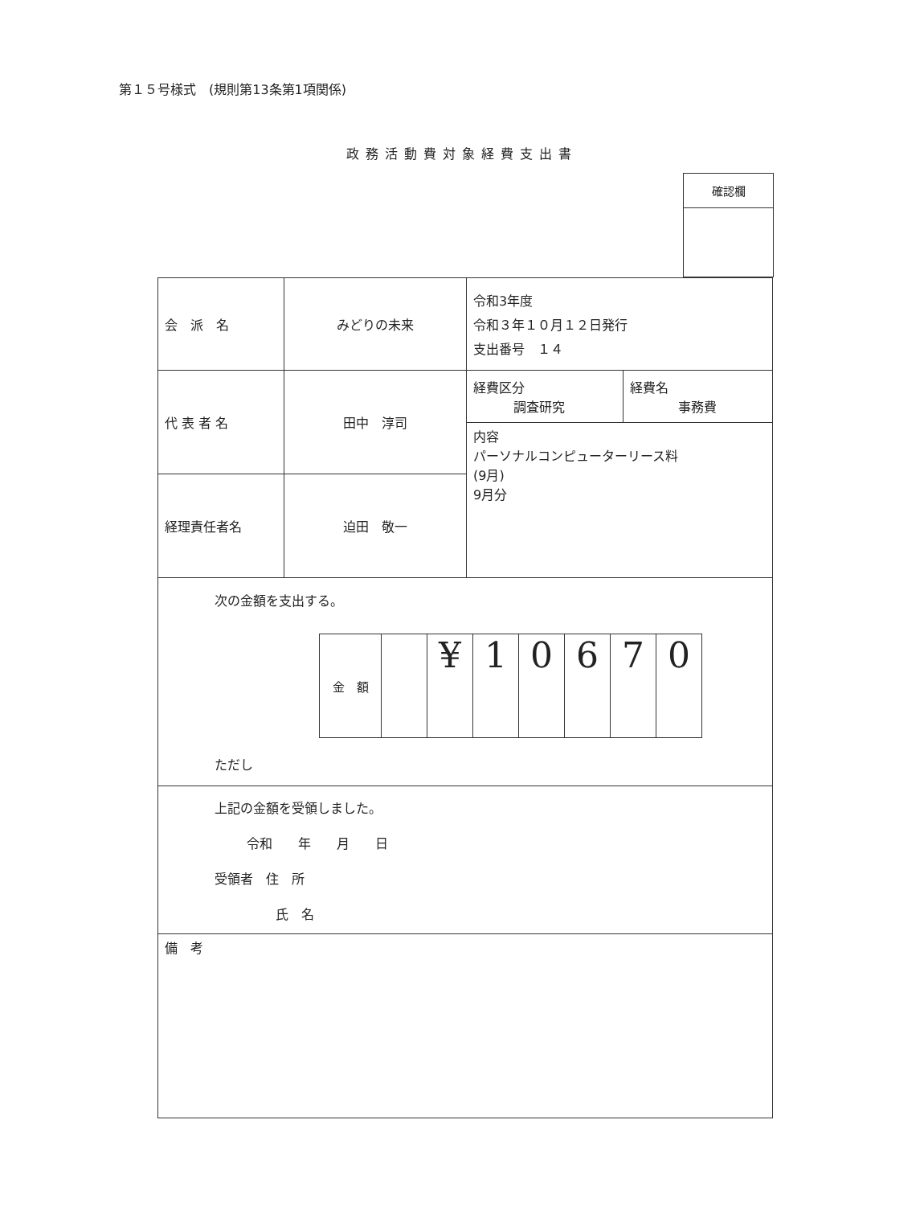第１５号様式　(規則第13条第1項関係)
政務活動費対象経費支出書
| 確認欄 |
| 会 派 名 | みどりの未来 | 令和3年度 令和３年１０月１２日発行 支出番号 １４ | |
| 代 表 者 名 | 田中 淳司 | 経費区分 調査研究 | 経費名 事務費 |
| | | 内容 パーソナルコンピューターリース料 (9月) 9月分 | |
| 経理責任者名 | 迫田 敬一 | | |
| 次の金額を支出する。 / 金 額 / / ¥ / 1 / 0 / 6 / 7 / 0 / ただし | | | |
| 上記の金額を受領しました。 令和 年 月 日 受領者 住 所 氏 名 | | | |
| 備 考 | | | |